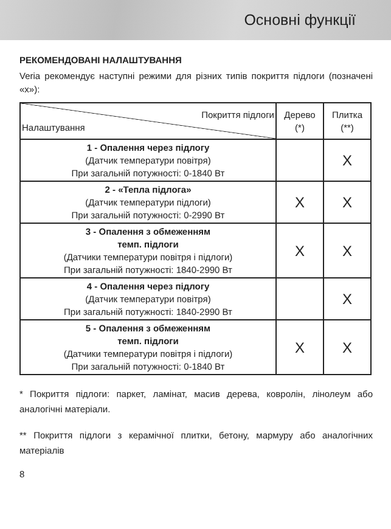Основні функції
РЕКОМЕНДОВАНІ НАЛАШТУВАННЯ
Veria рекомендує наступні режими для різних типів покриття підлоги (позначені «x»):
| Покриття підлоги Налаштування | Дерево (*) | Плитка (**) |
| --- | --- | --- |
| 1 - Опалення через підлогу (Датчик температури повітря) При загальній потужності: 0-1840 Вт | | X |
| 2 - «Тепла підлога» (Датчик температури підлоги) При загальній потужності: 0-2990 Вт | X | X |
| 3 - Опалення з обмеженням темп. підлоги (Датчики температури повітря і підлоги) При загальній потужності: 1840-2990 Вт | X | X |
| 4 - Опалення через підлогу (Датчик температури повітря) При загальній потужності: 1840-2990 Вт | | X |
| 5 - Опалення з обмеженням темп. підлоги (Датчики температури повітря і підлоги) При загальній потужності: 0-1840 Вт | X | X |
* Покриття підлоги: паркет, ламінат, масив дерева, ковролін, лінолеум або аналогічні матеріали.
** Покриття підлоги з керамічної плитки, бетону, мармуру або аналогічних матеріалів
8